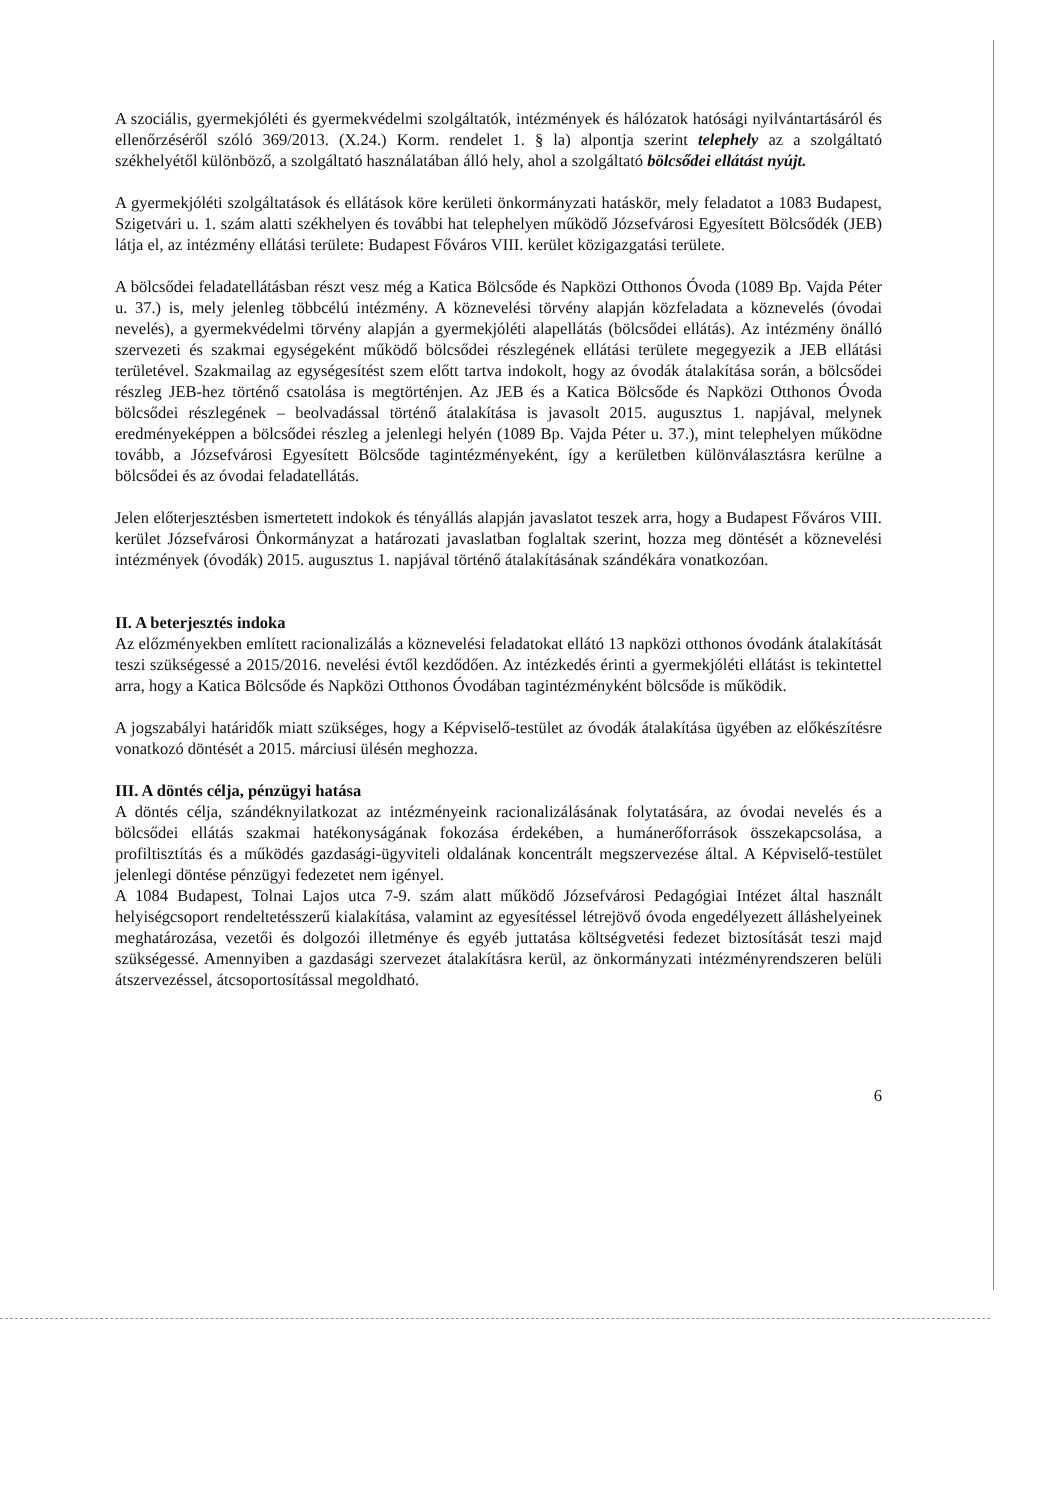A szociális, gyermekjóléti és gyermekvédelmi szolgáltatók, intézmények és hálózatok hatósági nyilvántartásáról és ellenőrzéséről szóló 369/2013. (X.24.) Korm. rendelet 1. § la) alpontja szerint telephely az a szolgáltató székhelyétől különböző, a szolgáltató használatában álló hely, ahol a szolgáltató bölcsődei ellátást nyújt.
A gyermekjóléti szolgáltatások és ellátások köre kerületi önkormányzati hatáskör, mely feladatot a 1083 Budapest, Szigetvári u. 1. szám alatti székhelyen és további hat telephelyen működő Józsefvárosi Egyesített Bölcsődék (JEB) látja el, az intézmény ellátási területe: Budapest Főváros VIII. kerület közigazgatási területe.
A bölcsődei feladatellátásban részt vesz még a Katica Bölcsőde és Napközi Otthonos Óvoda (1089 Bp. Vajda Péter u. 37.) is, mely jelenleg többcélú intézmény. A köznevelési törvény alapján közfeladata a köznevelés (óvodai nevelés), a gyermekvédelmi törvény alapján a gyermekjóléti alapellátás (bölcsődei ellátás). Az intézmény önálló szervezeti és szakmai egységeként működő bölcsődei részlegének ellátási területe megegyezik a JEB ellátási területével. Szakmailag az egységesítést szem előtt tartva indokolt, hogy az óvodák átalakítása során, a bölcsődei részleg JEB-hez történő csatolása is megtörténjen. Az JEB és a Katica Bölcsőde és Napközi Otthonos Óvoda bölcsődei részlegének – beolvadással történő átalakítása is javasolt 2015. augusztus 1. napjával, melynek eredményeképpen a bölcsődei részleg a jelenlegi helyén (1089 Bp. Vajda Péter u. 37.), mint telephelyen működne tovább, a Józsefvárosi Egyesített Bölcsőde tagintézményeként, így a kerületben különválasztásra kerülne a bölcsődei és az óvodai feladatellátás.
Jelen előterjesztésben ismertetett indokok és tényállás alapján javaslatot teszek arra, hogy a Budapest Főváros VIII. kerület Józsefvárosi Önkormányzat a határozati javaslatban foglaltak szerint, hozza meg döntését a köznevelési intézmények (óvodák) 2015. augusztus 1. napjával történő átalakításának szándékára vonatkozóan.
II. A beterjesztés indoka
Az előzményekben említett racionalizálás a köznevelési feladatokat ellátó 13 napközi otthonos óvodánk átalakítását teszi szükségessé a 2015/2016. nevelési évtől kezdődően. Az intézkedés érinti a gyermekjóléti ellátást is tekintettel arra, hogy a Katica Bölcsőde és Napközi Otthonos Óvodában tagintézményként bölcsőde is működik.
A jogszabályi határidők miatt szükséges, hogy a Képviselő-testület az óvodák átalakítása ügyében az előkészítésre vonatkozó döntését a 2015. márciusi ülésén meghozza.
III. A döntés célja, pénzügyi hatása
A döntés célja, szándéknyilatkozat az intézményeink racionalizálásának folytatására, az óvodai nevelés és a bölcsődei ellátás szakmai hatékonyságának fokozása érdekében, a humánerőforrások összekapcsolása, a profiltisztítás és a működés gazdasági-ügyviteli oldalának koncentrált megszervezése által. A Képviselő-testület jelenlegi döntése pénzügyi fedezetet nem igényel.
A 1084 Budapest, Tolnai Lajos utca 7-9. szám alatt működő Józsefvárosi Pedagógiai Intézet által használt helyiségcsoport rendeltetésszerű kialakítása, valamint az egyesítéssel létrejövő óvoda engedélyezett álláshelyeinek meghatározása, vezetői és dolgozói illetménye és egyéb juttatása költségvetési fedezet biztosítását teszi majd szükségessé. Amennyiben a gazdasági szervezet átalakításra kerül, az önkormányzati intézményrendszeren belüli átszervezéssel, átcsoportosítással megoldható.
6